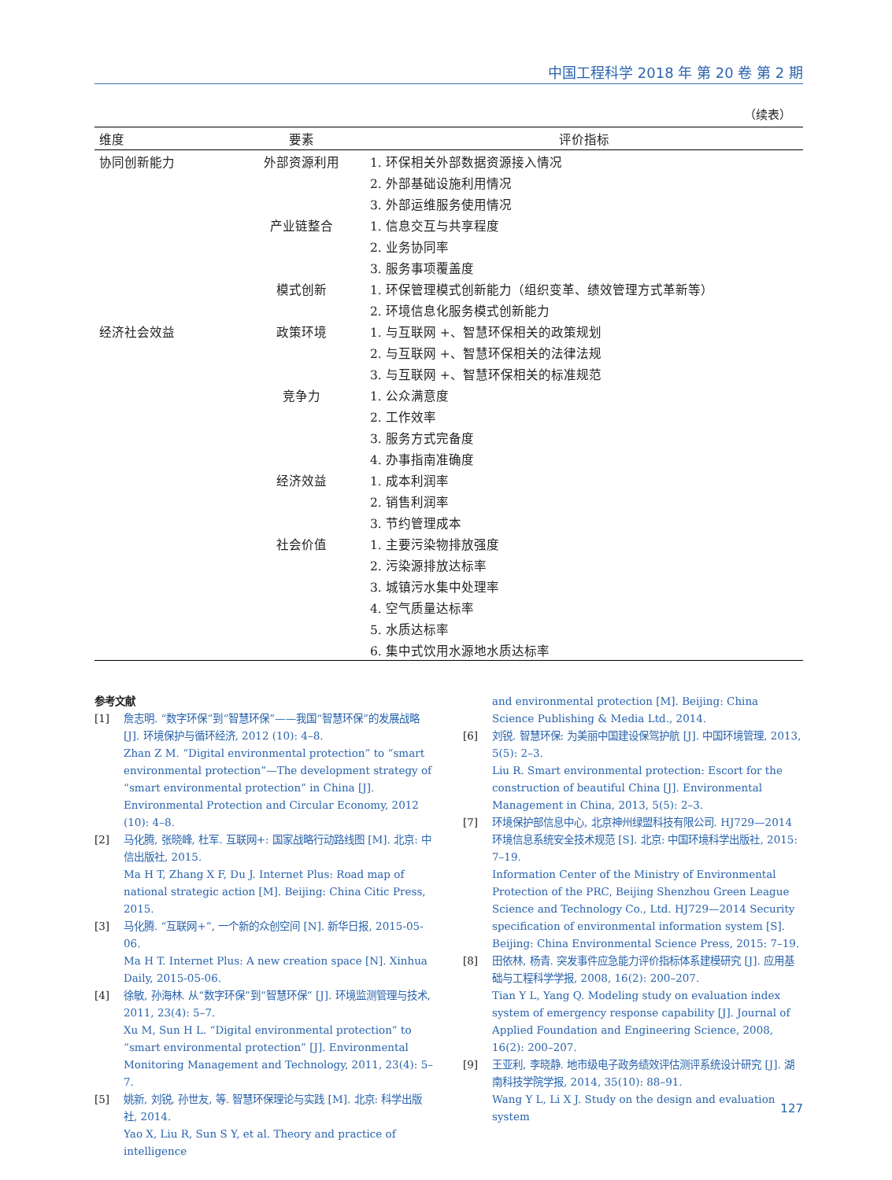中国工程科学 2018 年 第 20 卷 第 2 期
（续表）
| 维度 | 要素 | 评价指标 |
| --- | --- | --- |
| 协同创新能力 | 外部资源利用 | 1. 环保相关外部数据资源接入情况 |
| | | 2. 外部基础设施利用情况 |
| | | 3. 外部运维服务使用情况 |
| | 产业链整合 | 1. 信息交互与共享程度 |
| | | 2. 业务协同率 |
| | | 3. 服务事项覆盖度 |
| | 模式创新 | 1. 环保管理模式创新能力（组织变革、绩效管理方式革新等） |
| | | 2. 环境信息化服务模式创新能力 |
| 经济社会效益 | 政策环境 | 1. 与互联网 +、智慧环保相关的政策规划 |
| | | 2. 与互联网 +、智慧环保相关的法律法规 |
| | | 3. 与互联网 +、智慧环保相关的标准规范 |
| | 竞争力 | 1. 公众满意度 |
| | | 2. 工作效率 |
| | | 3. 服务方式完备度 |
| | | 4. 办事指南准确度 |
| | 经济效益 | 1. 成本利润率 |
| | | 2. 销售利润率 |
| | | 3. 节约管理成本 |
| | 社会价值 | 1. 主要污染物排放强度 |
| | | 2. 污染源排放达标率 |
| | | 3. 城镇污水集中处理率 |
| | | 4. 空气质量达标率 |
| | | 5. 水质达标率 |
| | | 6. 集中式饮用水源地水质达标率 |
参考文献
[1] 詹志明. “数字环保”到“智慧环保”——我国“智慧环保”的发展战略 [J]. 环境保护与循环经济, 2012 (10): 4–8.
Zhan Z M. “Digital environmental protection” to “smart environmental protection”—The development strategy of “smart environmental protection” in China [J]. Environmental Protection and Circular Economy, 2012 (10): 4–8.
[2] 马化腾, 张晓峰, 杜军. 互联网+: 国家战略行动路线图 [M]. 北京: 中信出版社, 2015.
Ma H T, Zhang X F, Du J. Internet Plus: Road map of national strategic action [M]. Beijing: China Citic Press, 2015.
[3] 马化腾. “互联网+”, 一个新的众创空间 [N]. 新华日报, 2015-05-06.
Ma H T. Internet Plus: A new creation space [N]. Xinhua Daily, 2015-05-06.
[4] 徐敏, 孙海林. 从“数字环保”到“智慧环保” [J]. 环境监测管理与技术, 2011, 23(4): 5–7.
Xu M, Sun H L. “Digital environmental protection” to “smart environmental protection” [J]. Environmental Monitoring Management and Technology, 2011, 23(4): 5–7.
[5] 姚新, 刘锐, 孙世友, 等. 智慧环保理论与实践 [M]. 北京: 科学出版社, 2014.
Yao X, Liu R, Sun S Y, et al. Theory and practice of intelligence
and environmental protection [M]. Beijing: China Science Publishing & Media Ltd., 2014.
[6] 刘锐. 智慧环保: 为美丽中国建设保驾护航 [J]. 中国环境管理, 2013, 5(5): 2–3.
Liu R. Smart environmental protection: Escort for the construction of beautiful China [J]. Environmental Management in China, 2013, 5(5): 2–3.
[7] 环境保护部信息中心, 北京神州绿盟科技有限公司. HJ729—2014 环境信息系统安全技术规范 [S]. 北京: 中国环境科学出版社, 2015: 7–19.
Information Center of the Ministry of Environmental Protection of the PRC, Beijing Shenzhou Green League Science and Technology Co., Ltd. HJ729—2014 Security specification of environmental information system [S]. Beijing: China Environmental Science Press, 2015: 7–19.
[8] 田依林, 杨青. 突发事件应急能力评价指标体系建模研究 [J]. 应用基础与工程科学学报, 2008, 16(2): 200–207.
Tian Y L, Yang Q. Modeling study on evaluation index system of emergency response capability [J]. Journal of Applied Foundation and Engineering Science, 2008, 16(2): 200–207.
[9] 王亚利, 李晓静. 地市级电子政务绩效评估测评系统设计研究 [J]. 湖南科技学院学报, 2014, 35(10): 88–91.
Wang Y L, Li X J. Study on the design and evaluation system
127